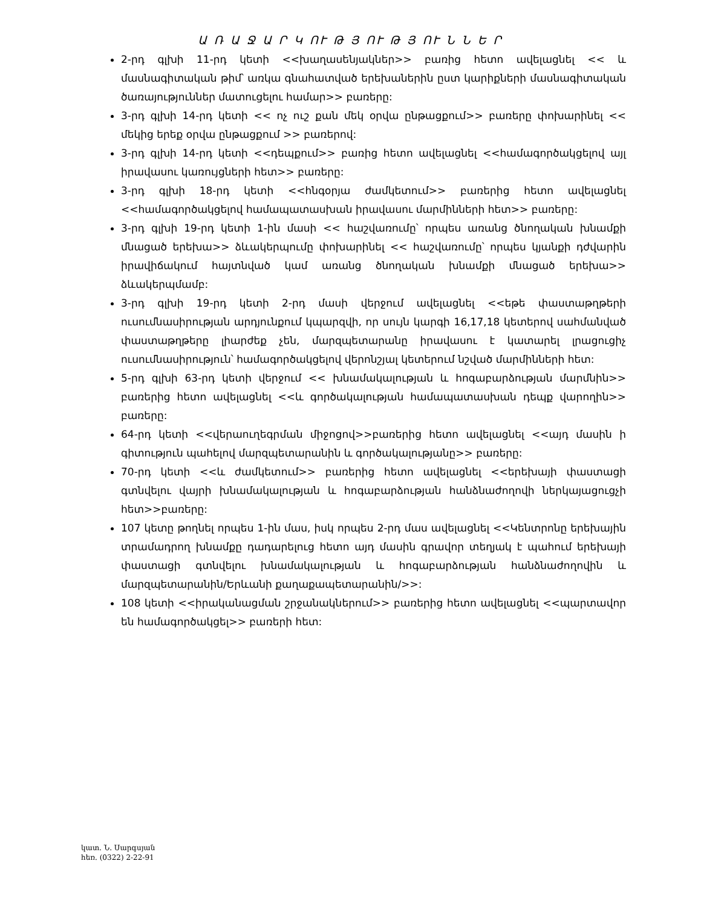Ա Ռ Ա Ջ Ա Ր Կ ՈՒ Թ Յ ՈՒ Թ Յ ՈՒ Ն Ն Ե Ր
2-րդ գլխի 11-րդ կետի <<խաղասենյակներ>> բառից հետո ավելացնել << և մասնագիտական թիմ՝ առկա գնահատված երեխաներին ըստ կարիքների մասնագիտական ծառայություններ մատուցելու համար>> բառերը:
3-րդ գլխի 14-րդ կետի << ոչ ուշ քան մեկ օրվա ընթացքում>> բառերը փոխարինել << մեկից երեք օրվա ընթացքում >> բառերով:
3-րդ գլխի 14-րդ կետի <<դեպքում>> բառից հետո ավելացնել <<համագործակցելով այլ իրավասու կառույցների հետ>> բառերը:
3-րդ գլխի 18-րդ կետի <<հնգօրյա ժամկետում>> բառերից հետո ավելացնել <<համագործակցելով համապատասխան իրավասու մարմինների հետ>> բառերը:
3-րդ գլխի 19-րդ կետի 1-ին մասի << հաշվառումը՝ որպես առանց ծնողական խնամքի մնացած երեխա>> ձևակերպումը փոխարինել << հաշվառումը՝ որպես կյանքի դժվարին իրավիճակում հայտնված կամ առանց ծնողական խնամքի մնացած երեխա>> ձևակերպմամբ:
3-րդ գլխի 19-րդ կետի 2-րդ մասի վերջում ավելացնել <<եթե փաստաթղթերի ուսումնասիրության արդյունքում կպարզվի, որ սույն կարգի 16,17,18 կետերով սահմանված փաստաթղթերը լիարժեք չեն, մարզպետարանը իրավասու է կատարել լրացուցիչ ուսումնասիրություն՝ համագործակցելով վերոնշյալ կետերում նշված մարմինների հետ:
5-րդ գլխի 63-րդ կետի վերջում << խնամակալության և հոգաբարձության մարմնին>> բառերից հետո ավելացնել <<և գործակալության համապատասխան դեպք վարողին>> բառերը:
64-րդ կետի <<վերաուղեգրման միջոցով>>բառերից հետո ավելացնել <<այդ մասին ի գիտություն պահելով մարզպետարանին և գործակալությանը>> բառերը:
70-րդ կետի <<և ժամկետում>> բառերից հետո ավելացնել <<երեխայի փաստացի գտնվելու վայրի խնամակալության և հոգաբարձության հանձնաժողովի ներկայացուցչի հետ>>բառերը:
107 կետը թողնել որպես 1-ին մաս, իսկ որպես 2-րդ մաս ավելացնել <<Կենտրոնը երեխային տրամադրող խնամքը դադարելուց հետո այդ մասին գրավոր տեղյակ է պահում երեխայի փաստացի գտնվելու խնամակալության և հոգաբարձության հանձնաժողովին և մարզպետարանին/Երևանի քաղաքապետարանին/>>:
108 կետի <<իրականացման շրջանակներում>> բառերից հետո ավելացնել <<պարտավոր են համագործակցել>> բառերի հետ:
կատ. Ն. Սարգսյան
հեռ. (0322) 2-22-91